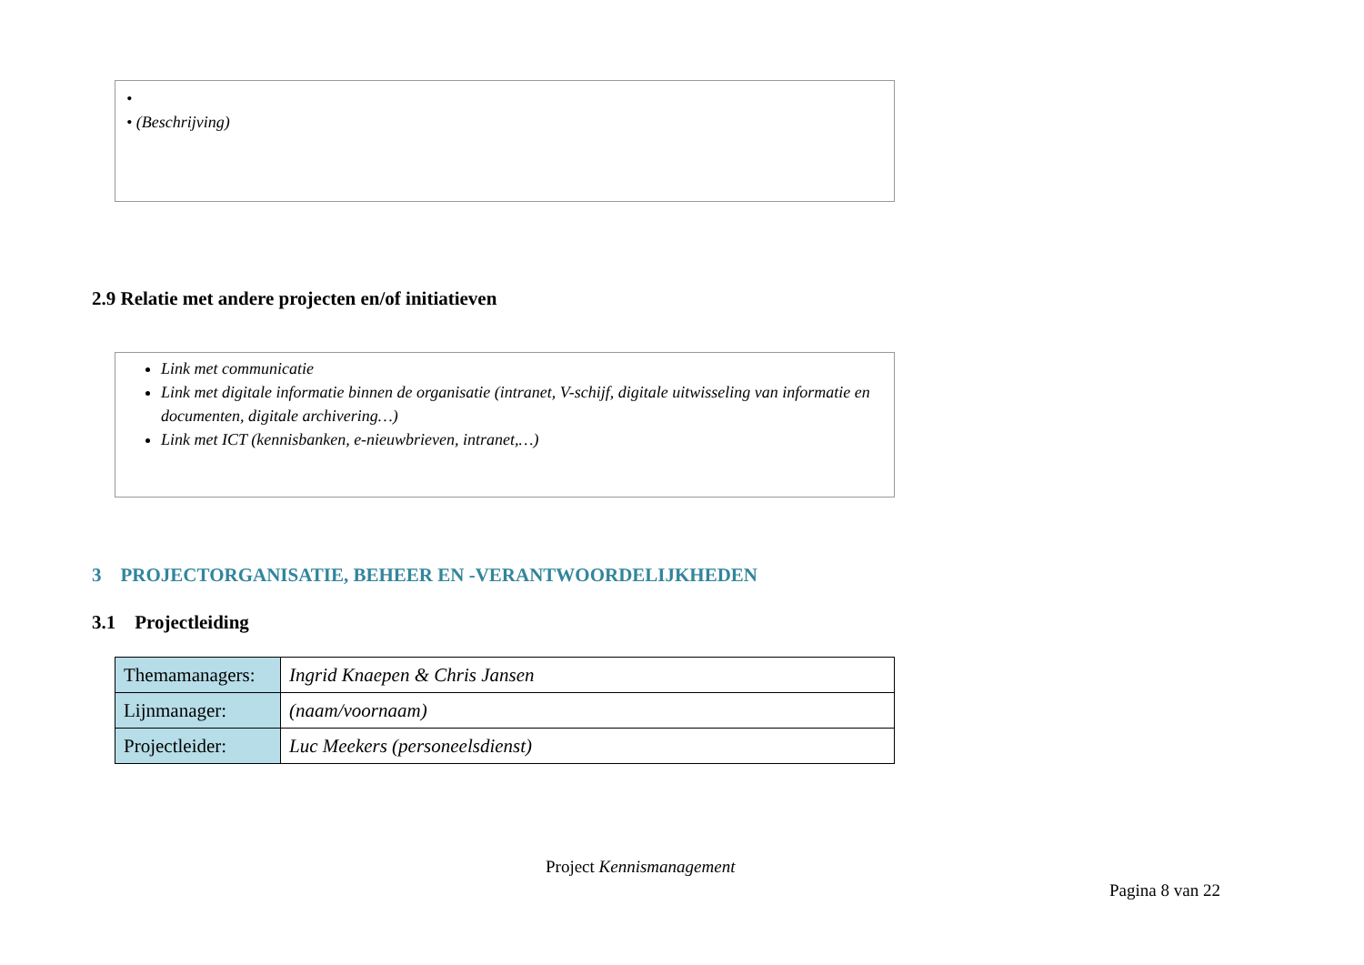•
• (Beschrijving)
2.9 Relatie met andere projecten en/of initiatieven
Link met communicatie
Link met digitale informatie binnen de organisatie (intranet, V-schijf, digitale uitwisseling van informatie en documenten, digitale archivering…)
Link met ICT (kennisbanken, e-nieuwbrieven, intranet,…)
3 PROJECTORGANISATIE, BEHEER EN -VERANTWOORDELIJKHEDEN
3.1 Projectleiding
| Themamanagers: | Ingrid Knaepen & Chris Jansen |
| Lijnmanager: | (naam/voornaam) |
| Projectleider: | Luc Meekers (personeelsdienst) |
Project Kennismanagement
Pagina 8 van 22